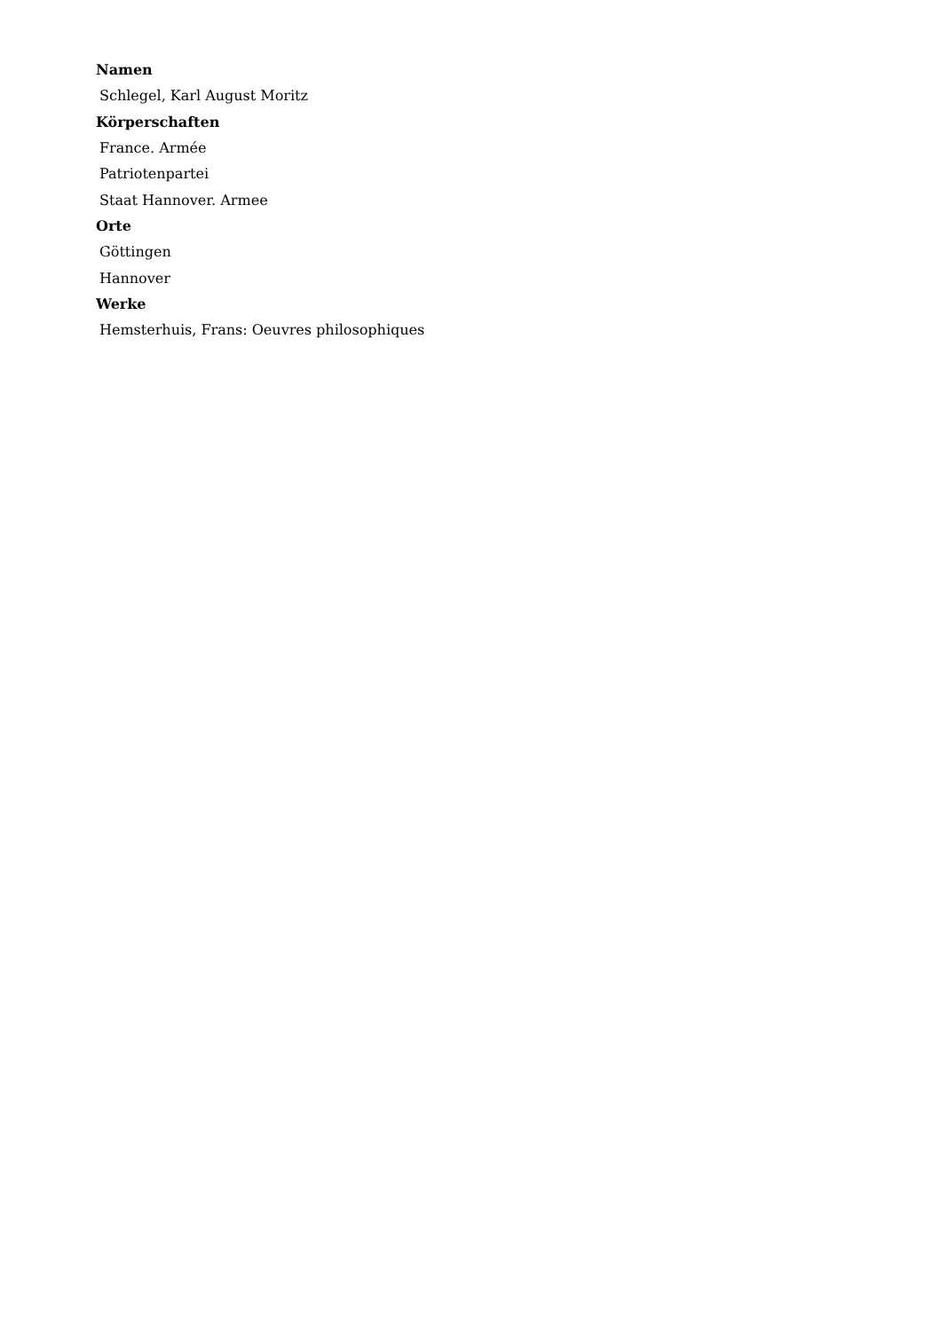Namen
Schlegel, Karl August Moritz
Körperschaften
France. Armée
Patriotenpartei
Staat Hannover. Armee
Orte
Göttingen
Hannover
Werke
Hemsterhuis, Frans: Oeuvres philosophiques